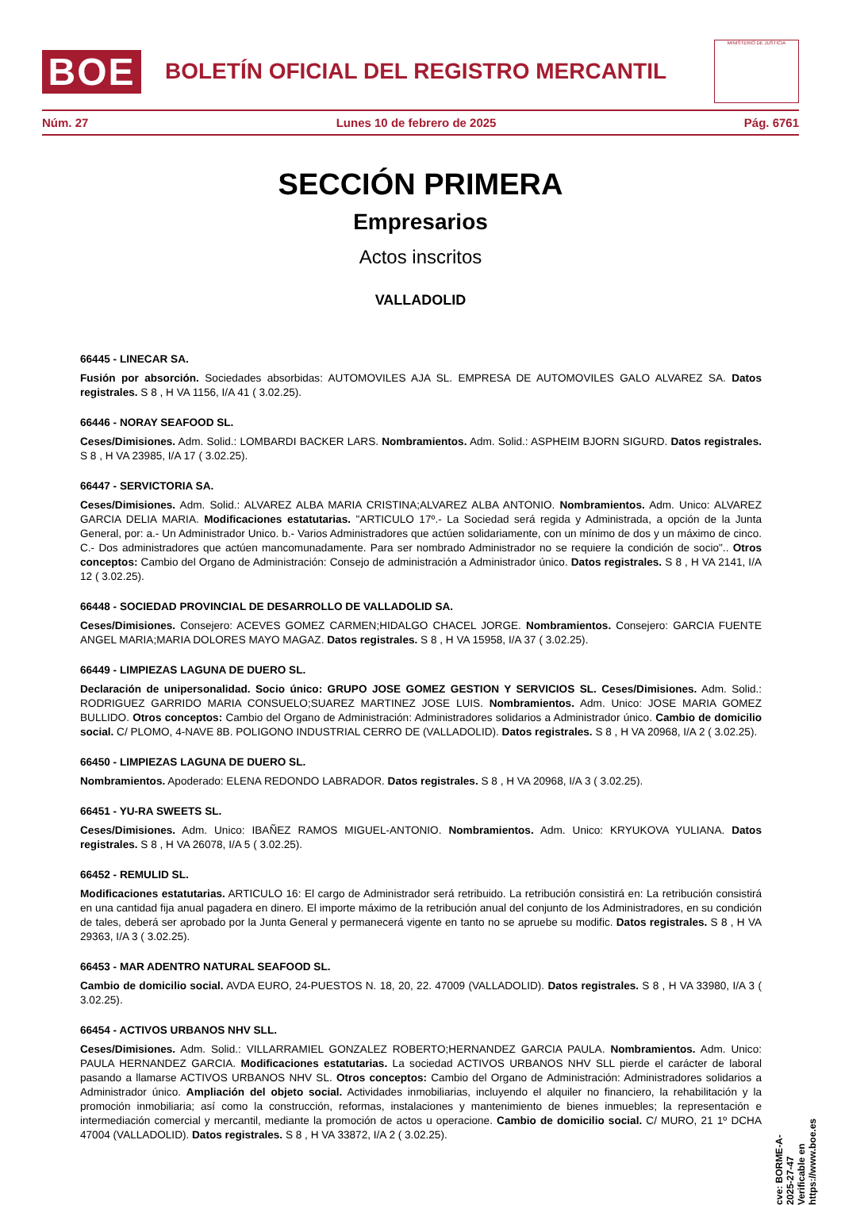BOE
BOLETÍN OFICIAL DEL REGISTRO MERCANTIL
MINISTERIO DE JUSTICIA
Núm. 27 Lunes 10 de febrero de 2025 Pág. 6761
SECCIÓN PRIMERA
Empresarios
Actos inscritos
VALLADOLID
66445 - LINECAR SA.
Fusión por absorción. Sociedades absorbidas: AUTOMOVILES AJA SL. EMPRESA DE AUTOMOVILES GALO ALVAREZ SA. Datos registrales. S 8 , H VA 1156, I/A 41 ( 3.02.25).
66446 - NORAY SEAFOOD SL.
Ceses/Dimisiones. Adm. Solid.: LOMBARDI BACKER LARS. Nombramientos. Adm. Solid.: ASPHEIM BJORN SIGURD. Datos registrales. S 8 , H VA 23985, I/A 17 ( 3.02.25).
66447 - SERVICTORIA SA.
Ceses/Dimisiones. Adm. Solid.: ALVAREZ ALBA MARIA CRISTINA;ALVAREZ ALBA ANTONIO. Nombramientos. Adm. Unico: ALVAREZ GARCIA DELIA MARIA. Modificaciones estatutarias. "ARTICULO 17º.- La Sociedad será regida y Administrada, a opción de la Junta General, por: a.- Un Administrador Unico. b.- Varios Administradores que actúen solidariamente, con un mínimo de dos y un máximo de cinco. C.- Dos administradores que actúen mancomunadamente. Para ser nombrado Administrador no se requiere la condición de socio".. Otros conceptos: Cambio del Organo de Administración: Consejo de administración a Administrador único. Datos registrales. S 8 , H VA 2141, I/A 12 ( 3.02.25).
66448 - SOCIEDAD PROVINCIAL DE DESARROLLO DE VALLADOLID SA.
Ceses/Dimisiones. Consejero: ACEVES GOMEZ CARMEN;HIDALGO CHACEL JORGE. Nombramientos. Consejero: GARCIA FUENTE ANGEL MARIA;MARIA DOLORES MAYO MAGAZ. Datos registrales. S 8 , H VA 15958, I/A 37 ( 3.02.25).
66449 - LIMPIEZAS LAGUNA DE DUERO SL.
Declaración de unipersonalidad. Socio único: GRUPO JOSE GOMEZ GESTION Y SERVICIOS SL. Ceses/Dimisiones. Adm. Solid.: RODRIGUEZ GARRIDO MARIA CONSUELO;SUAREZ MARTINEZ JOSE LUIS. Nombramientos. Adm. Unico: JOSE MARIA GOMEZ BULLIDO. Otros conceptos: Cambio del Organo de Administración: Administradores solidarios a Administrador único. Cambio de domicilio social. C/ PLOMO, 4-NAVE 8B. POLIGONO INDUSTRIAL CERRO DE (VALLADOLID). Datos registrales. S 8 , H VA 20968, I/A 2 ( 3.02.25).
66450 - LIMPIEZAS LAGUNA DE DUERO SL.
Nombramientos. Apoderado: ELENA REDONDO LABRADOR. Datos registrales. S 8 , H VA 20968, I/A 3 ( 3.02.25).
66451 - YU-RA SWEETS SL.
Ceses/Dimisiones. Adm. Unico: IBAÑEZ RAMOS MIGUEL-ANTONIO. Nombramientos. Adm. Unico: KRYUKOVA YULIANA. Datos registrales. S 8 , H VA 26078, I/A 5 ( 3.02.25).
66452 - REMULID SL.
Modificaciones estatutarias. ARTICULO 16: El cargo de Administrador será retribuido. La retribución consistirá en: La retribución consistirá en una cantidad fija anual pagadera en dinero. El importe máximo de la retribución anual del conjunto de los Administradores, en su condición de tales, deberá ser aprobado por la Junta General y permanecerá vigente en tanto no se apruebe su modific. Datos registrales. S 8 , H VA 29363, I/A 3 ( 3.02.25).
66453 - MAR ADENTRO NATURAL SEAFOOD SL.
Cambio de domicilio social. AVDA EURO, 24-PUESTOS N. 18, 20, 22. 47009 (VALLADOLID). Datos registrales. S 8 , H VA 33980, I/A 3 ( 3.02.25).
66454 - ACTIVOS URBANOS NHV SLL.
Ceses/Dimisiones. Adm. Solid.: VILLARRAMIEL GONZALEZ ROBERTO;HERNANDEZ GARCIA PAULA. Nombramientos. Adm. Unico: PAULA HERNANDEZ GARCIA. Modificaciones estatutarias. La sociedad ACTIVOS URBANOS NHV SLL pierde el carácter de laboral pasando a llamarse ACTIVOS URBANOS NHV SL. Otros conceptos: Cambio del Organo de Administración: Administradores solidarios a Administrador único. Ampliación del objeto social. Actividades inmobiliarias, incluyendo el alquiler no financiero, la rehabilitación y la promoción inmobiliaria; así como la construcción, reformas, instalaciones y mantenimiento de bienes inmuebles; la representación e intermediación comercial y mercantil, mediante la promoción de actos u operacione. Cambio de domicilio social. C/ MURO, 21 1º DCHA 47004 (VALLADOLID). Datos registrales. S 8 , H VA 33872, I/A 2 ( 3.02.25).
cve: BORME-A-2025-27-47
Verificable en https://www.boe.es